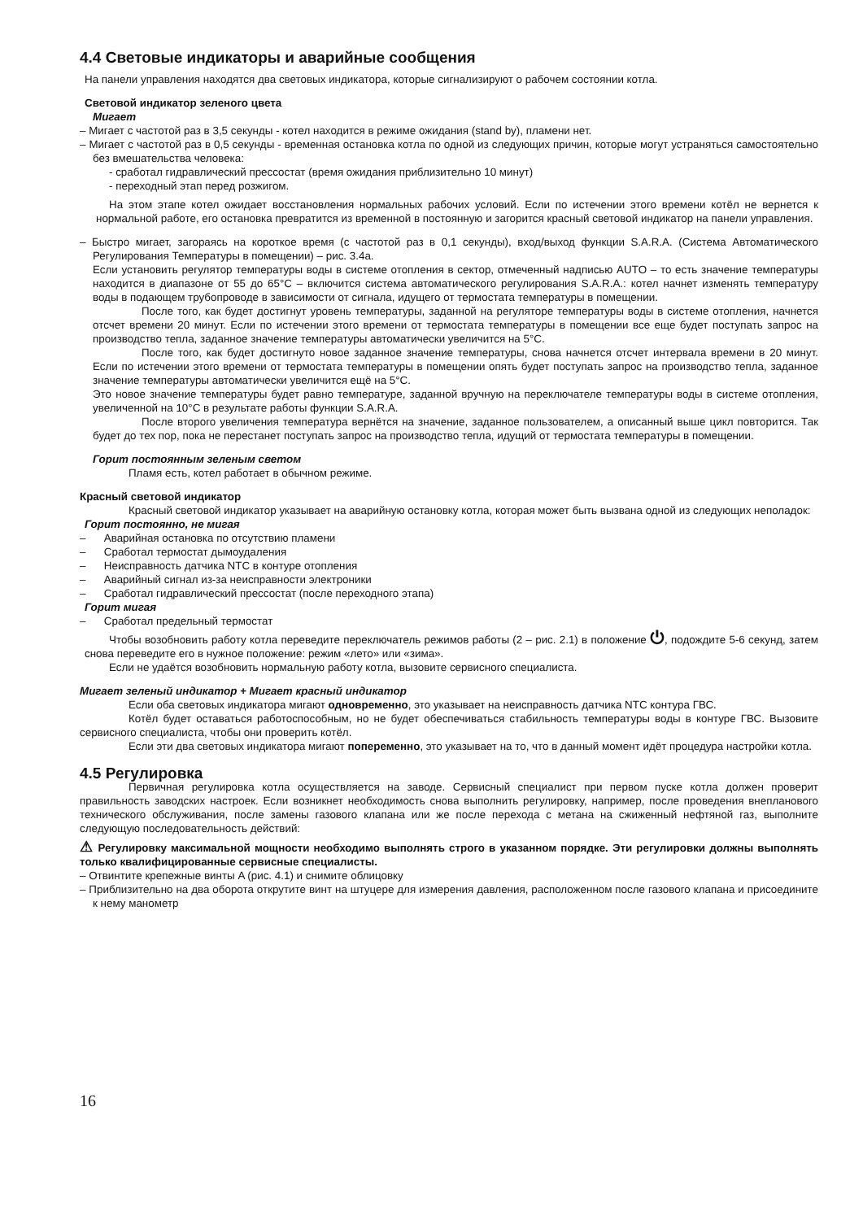4.4 Световые индикаторы и аварийные сообщения
На панели управления находятся два световых индикатора, которые сигнализируют о рабочем состоянии котла.
Световой индикатор зеленого цвета
Мигает
– Мигает с частотой раз в 3,5 секунды - котел находится в режиме ожидания (stand by), пламени нет.
– Мигает с частотой раз в 0,5 секунды - временная остановка котла по одной из следующих причин, которые могут устраняться самостоятельно без вмешательства человека:
- сработал гидравлический прессостат (время ожидания приблизительно 10 минут)
- переходный этап перед розжигом.
На этом этапе котел ожидает восстановления нормальных рабочих условий. Если по истечении этого времени котёл не вернется к нормальной работе, его остановка превратится из временной в постоянную и загорится красный световой индикатор на панели управления.
– Быстро мигает, загораясь на короткое время (с частотой раз в 0,1 секунды), вход/выход функции S.A.R.A. (Система Автоматического Регулирования Температуры в помещении) – рис. 3.4а.
Если установить регулятор температуры воды в системе отопления в сектор, отмеченный надписью AUTO – то есть значение температуры находится в диапазоне от 55 до 65°C – включится система автоматического регулирования S.A.R.A.: котел начнет изменять температуру воды в подающем трубопроводе в зависимости от сигнала, идущего от термостата температуры в помещении.
После того, как будет достигнут уровень температуры, заданной на регуляторе температуры воды в системе отопления, начнется отсчет времени 20 минут. Если по истечении этого времени от термостата температуры в помещении все еще будет поступать запрос на производство тепла, заданное значение температуры автоматически увеличится на 5°C.
После того, как будет достигнуто новое заданное значение температуры, снова начнется отсчет интервала времени в 20 минут. Если по истечении этого времени от термостата температуры в помещении опять будет поступать запрос на производство тепла, заданное значение температуры автоматически увеличится ещё на 5°C.
Это новое значение температуры будет равно температуре, заданной вручную на переключателе температуры воды в системе отопления, увеличенной на 10°C в результате работы функции S.A.R.A.
После второго увеличения температура вернётся на значение, заданное пользователем, а описанный выше цикл повторится. Так будет до тех пор, пока не перестанет поступать запрос на производство тепла, идущий от термостата температуры в помещении.
Горит постоянным зеленым светом
Пламя есть, котел работает в обычном режиме.
Красный световой индикатор
Красный световой индикатор указывает на аварийную остановку котла, которая может быть вызвана одной из следующих неполадок:
Горит постоянно, не мигая
– Аварийная остановка по отсутствию пламени
– Сработал термостат дымоудаления
– Неисправность датчика NTC в контуре отопления
– Аварийный сигнал из-за неисправности электроники
– Сработал гидравлический прессостат (после переходного этапа)
Горит мигая
– Сработал предельный термостат
Чтобы возобновить работу котла переведите переключатель режимов работы (2 – рис. 2.1) в положение ⏻, подождите 5-6 секунд, затем снова переведите его в нужное положение: режим «лето» или «зима».
Если не удаётся возобновить нормальную работу котла, вызовите сервисного специалиста.
Мигает зеленый индикатор + Мигает красный индикатор
Если оба световых индикатора мигают одновременно, это указывает на неисправность датчика NTC контура ГВС.
Котёл будет оставаться работоспособным, но не будет обеспечиваться стабильность температуры воды в контуре ГВС. Вызовите сервисного специалиста, чтобы они проверить котёл.
Если эти два световых индикатора мигают попеременно, это указывает на то, что в данный момент идёт процедура настройки котла.
4.5 Регулировка
Первичная регулировка котла осуществляется на заводе. Сервисный специалист при первом пуске котла должен проверит правильность заводских настроек. Если возникнет необходимость снова выполнить регулировку, например, после проведения внепланового технического обслуживания, после замены газового клапана или же после перехода с метана на сжиженный нефтяной газ, выполните следующую последовательность действий:
⚠ Регулировку максимальной мощности необходимо выполнять строго в указанном порядке. Эти регулировки должны выполнять только квалифицированные сервисные специалисты.
– Отвинтите крепежные винты A (рис. 4.1) и снимите облицовку
– Приблизительно на два оборота открутите винт на штуцере для измерения давления, расположенном после газового клапана и присоедините к нему манометр
16